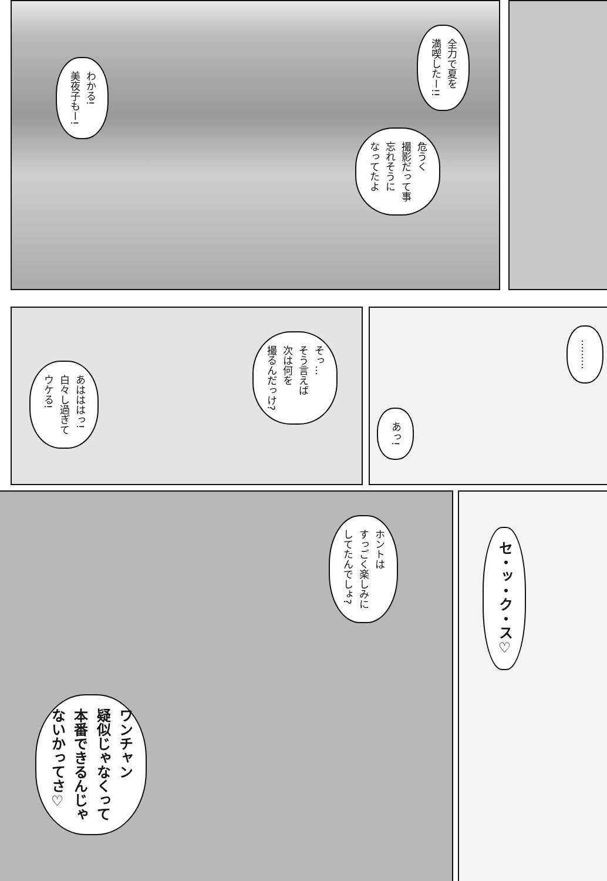全力で夏を
満喫したー!!
危うく
撮影だって事
忘れそうに
なってたよ
わかる!
美夜子もー!
そっ…
そう言えば
次は何を
撮るんだっけ?
あはははっ!
白々し過ぎて
ウケる!
………
あっ!
ホントは
すっごく楽しみに
してたんでしょ?
ワンチャン
疑似じゃなくって
本番できるんじゃ
ないかってさ♡
セ・ッ・ク・ス♡